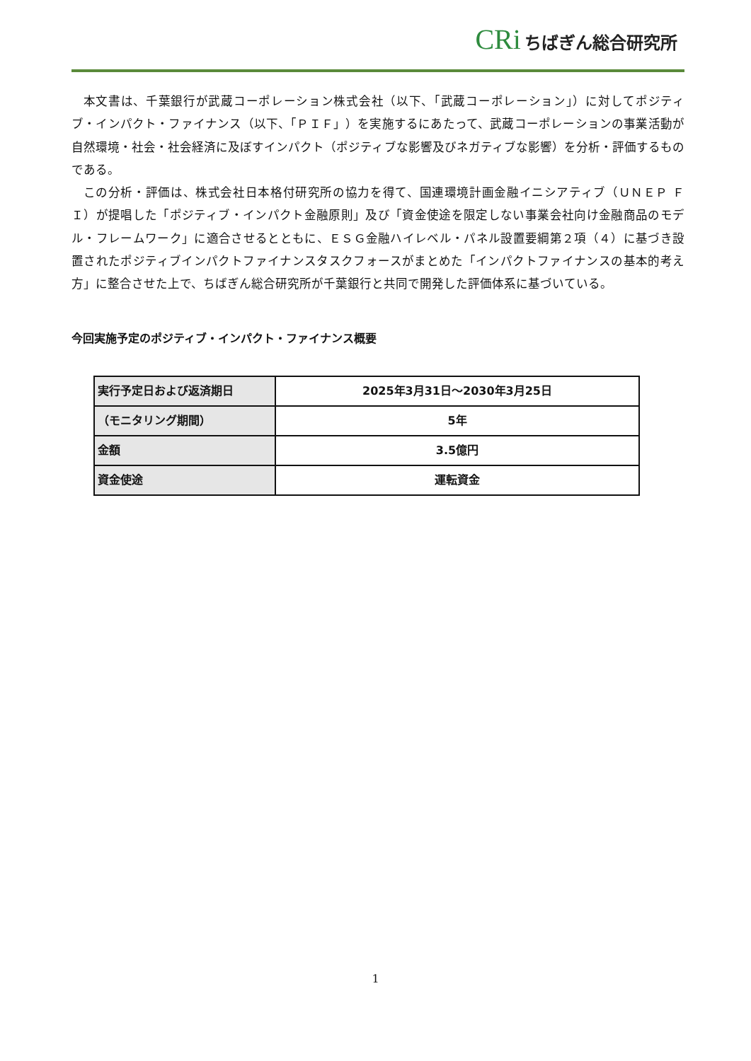CRi ちばぎん総合研究所
本文書は、千葉銀行が武蔵コーポレーション株式会社（以下、「武蔵コーポレーション」）に対してポジティブ・インパクト・ファイナンス（以下、「ＰＩＦ」）を実施するにあたって、武蔵コーポレーションの事業活動が自然環境・社会・社会経済に及ぼすインパクト（ポジティブな影響及びネガティブな影響）を分析・評価するものである。
この分析・評価は、株式会社日本格付研究所の協力を得て、国連環境計画金融イニシアティブ（ＵＮＥＰ ＦＩ）が提唱した「ポジティブ・インパクト金融原則」及び「資金使途を限定しない事業会社向け金融商品のモデル・フレームワーク」に適合させるとともに、ＥＳＧ金融ハイレベル・パネル設置要綱第２項（４）に基づき設置されたポジティブインパクトファイナンスタスクフォースがまとめた「インパクトファイナンスの基本的考え方」に整合させた上で、ちばぎん総合研究所が千葉銀行と共同で開発した評価体系に基づいている。
今回実施予定のポジティブ・インパクト・ファイナンス概要
| 実行予定日および返済期日 | 2025年3月31日～2030年3月25日 |
| （モニタリング期間） | 5年 |
| 金額 | 3.5億円 |
| 資金使途 | 運転資金 |
1